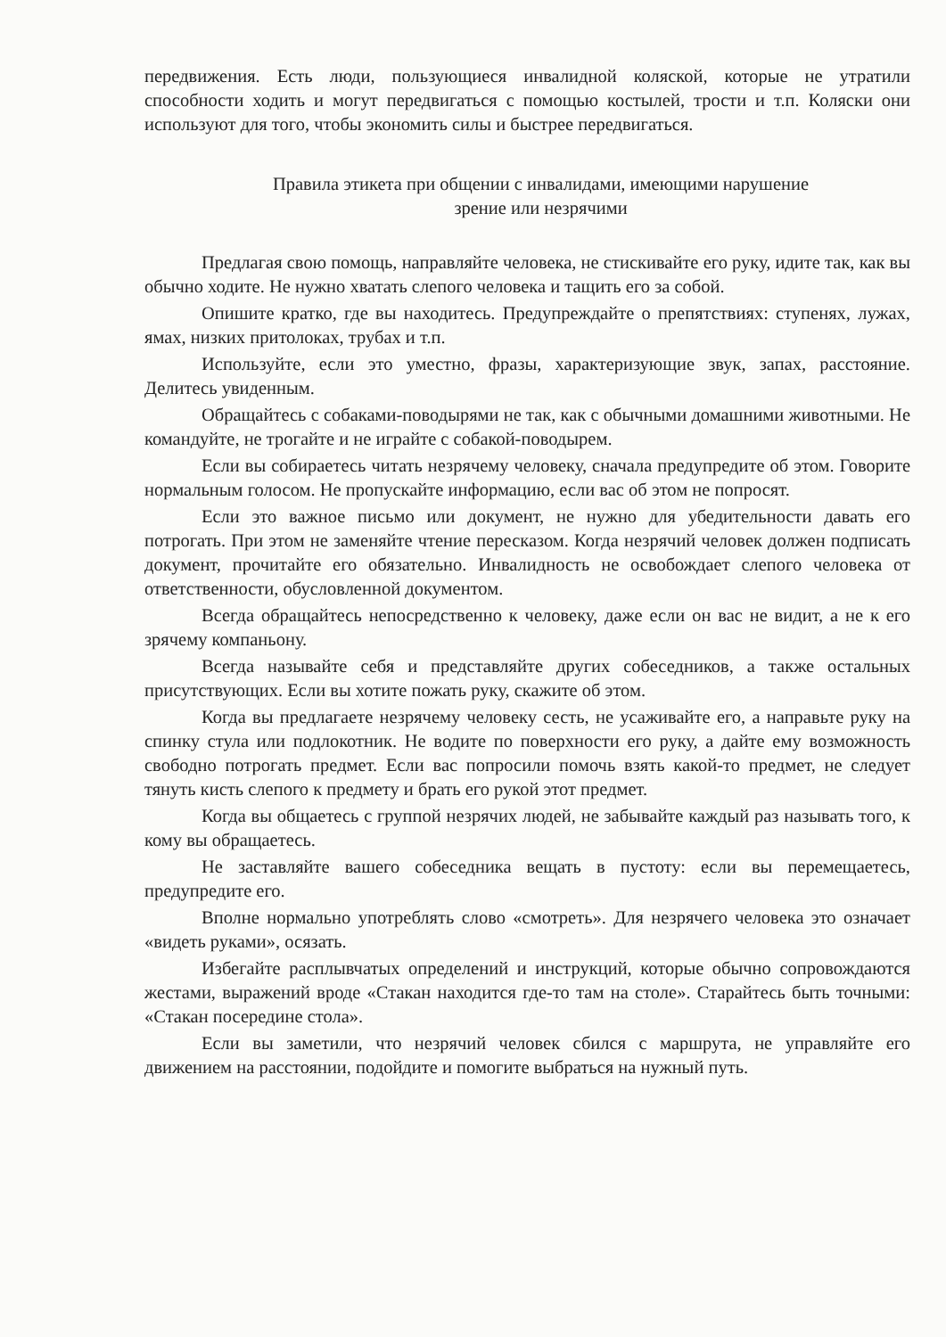передвижения. Есть люди, пользующиеся инвалидной коляской, которые не утратили способности ходить и могут передвигаться с помощью костылей, трости и т.п. Коляски они используют для того, чтобы экономить силы и быстрее передвигаться.
Правила этикета при общении с инвалидами, имеющими нарушение
зрение или незрячими
Предлагая свою помощь, направляйте человека, не стискивайте его руку, идите так, как вы обычно ходите. Не нужно хватать слепого человека и тащить его за собой.
Опишите кратко, где вы находитесь. Предупреждайте о препятствиях: ступенях, лужах, ямах, низких притолоках, трубах и т.п.
Используйте, если это уместно, фразы, характеризующие звук, запах, расстояние. Делитесь увиденным.
Обращайтесь с собаками-поводырями не так, как с обычными домашними животными. Не командуйте, не трогайте и не играйте с собакой-поводырем.
Если вы собираетесь читать незрячему человеку, сначала предупредите об этом. Говорите нормальным голосом. Не пропускайте информацию, если вас об этом не попросят.
Если это важное письмо или документ, не нужно для убедительности давать его потрогать. При этом не заменяйте чтение пересказом. Когда незрячий человек должен подписать документ, прочитайте его обязательно. Инвалидность не освобождает слепого человека от ответственности, обусловленной документом.
Всегда обращайтесь непосредственно к человеку, даже если он вас не видит, а не к его зрячему компаньону.
Всегда называйте себя и представляйте других собеседников, а также остальных присутствующих. Если вы хотите пожать руку, скажите об этом.
Когда вы предлагаете незрячему человеку сесть, не усаживайте его, а направьте руку на спинку стула или подлокотник. Не водите по поверхности его руку, а дайте ему возможность свободно потрогать предмет. Если вас попросили помочь взять какой-то предмет, не следует тянуть кисть слепого к предмету и брать его рукой этот предмет.
Когда вы общаетесь с группой незрячих людей, не забывайте каждый раз называть того, к кому вы обращаетесь.
Не заставляйте вашего собеседника вещать в пустоту: если вы перемещаетесь, предупредите его.
Вполне нормально употреблять слово «смотреть». Для незрячего человека это означает «видеть руками», осязать.
Избегайте расплывчатых определений и инструкций, которые обычно сопровождаются жестами, выражений вроде «Стакан находится где-то там на столе». Старайтесь быть точными: «Стакан посередине стола».
Если вы заметили, что незрячий человек сбился с маршрута, не управляйте его движением на расстоянии, подойдите и помогите выбраться на нужный путь.